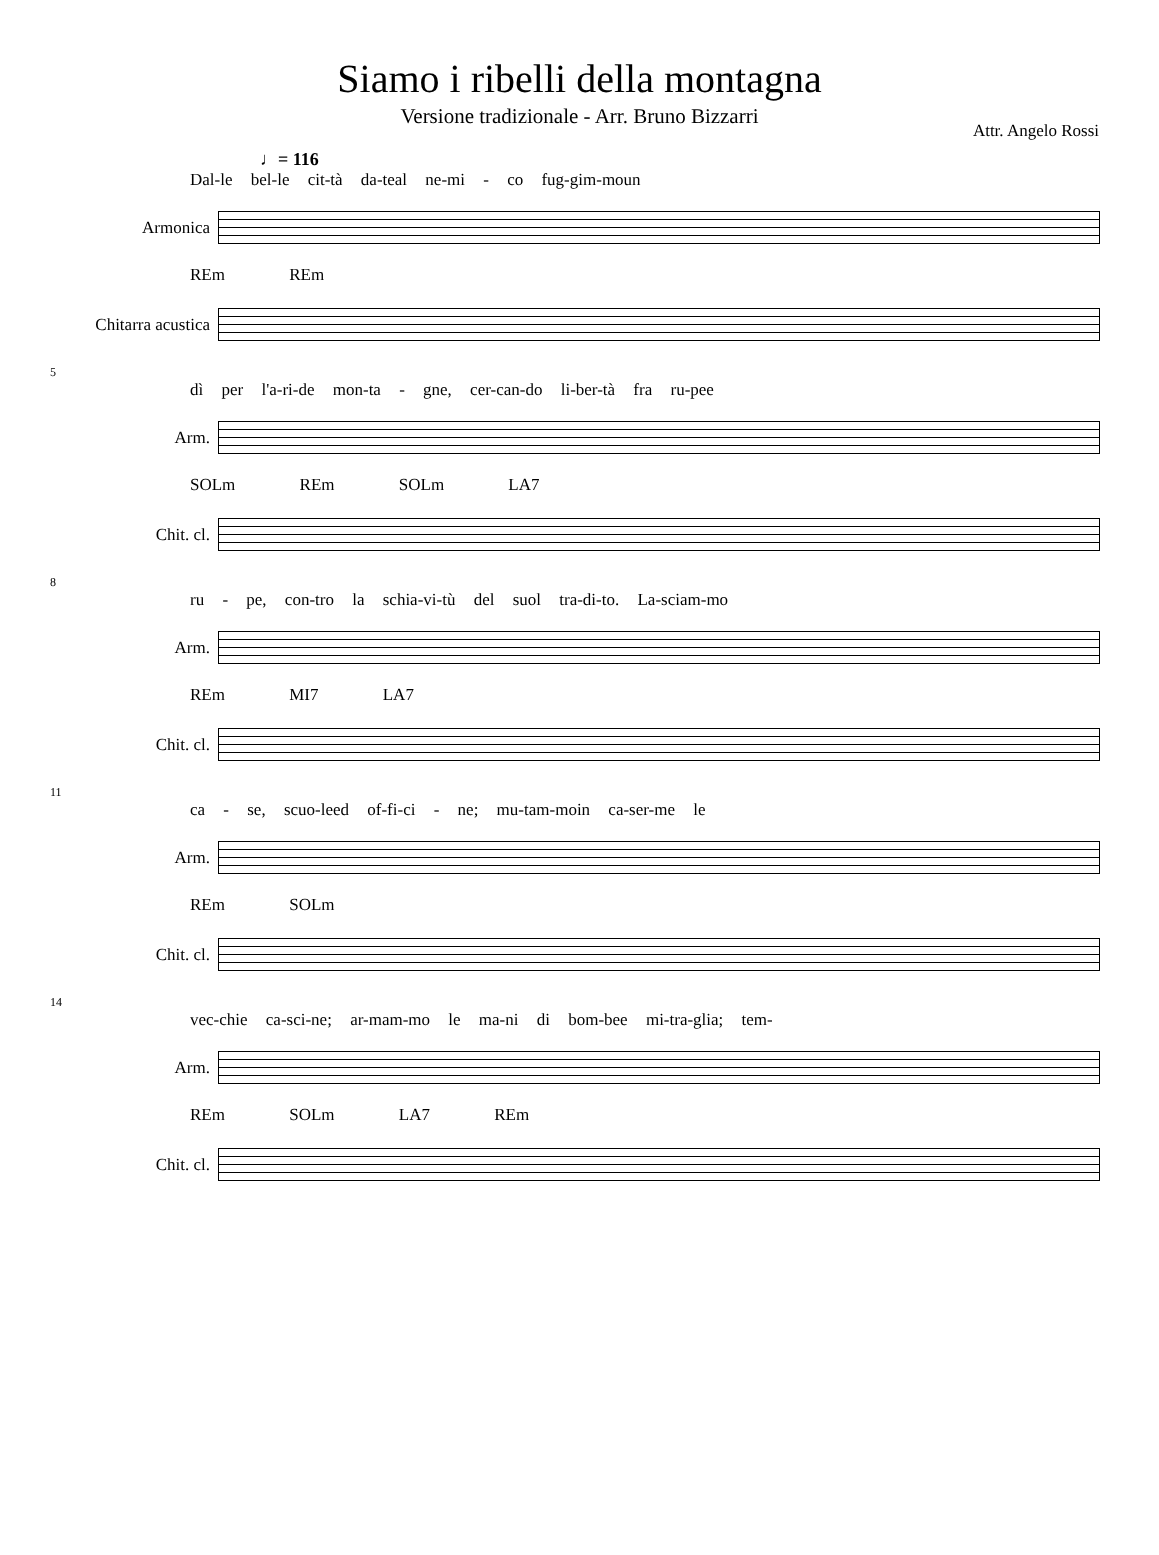Siamo i ribelli della montagna
Versione tradizionale - Arr. Bruno Bizzarri
Attr. Angelo Rossi
♩= 116
Dal-le bel-le cit-tà da-teal ne-mi - co fug-gim-moun
Armonica
REm REm
Chitarra acustica
5
dì per l'a-ri-de mon-ta - gne, cer-can-do li-ber-tà fra ru-pee
Arm.
SOLm REm SOLm LA7
Chit. cl.
8
ru - pe, con-tro la schia-vi-tù del suol tra-di-to. La-sciam-mo
Arm.
REm MI7 LA7
Chit. cl.
11
ca - se, scuo-leed of-fi-ci - ne; mu-tam-moin ca-ser-me le
Arm.
REm SOLm
Chit. cl.
14
vec-chie ca-sci-ne; ar-mam-mo le ma-ni di bom-bee mi-tra-glia; tem-
Arm.
REm SOLm LA7 REm
Chit. cl.